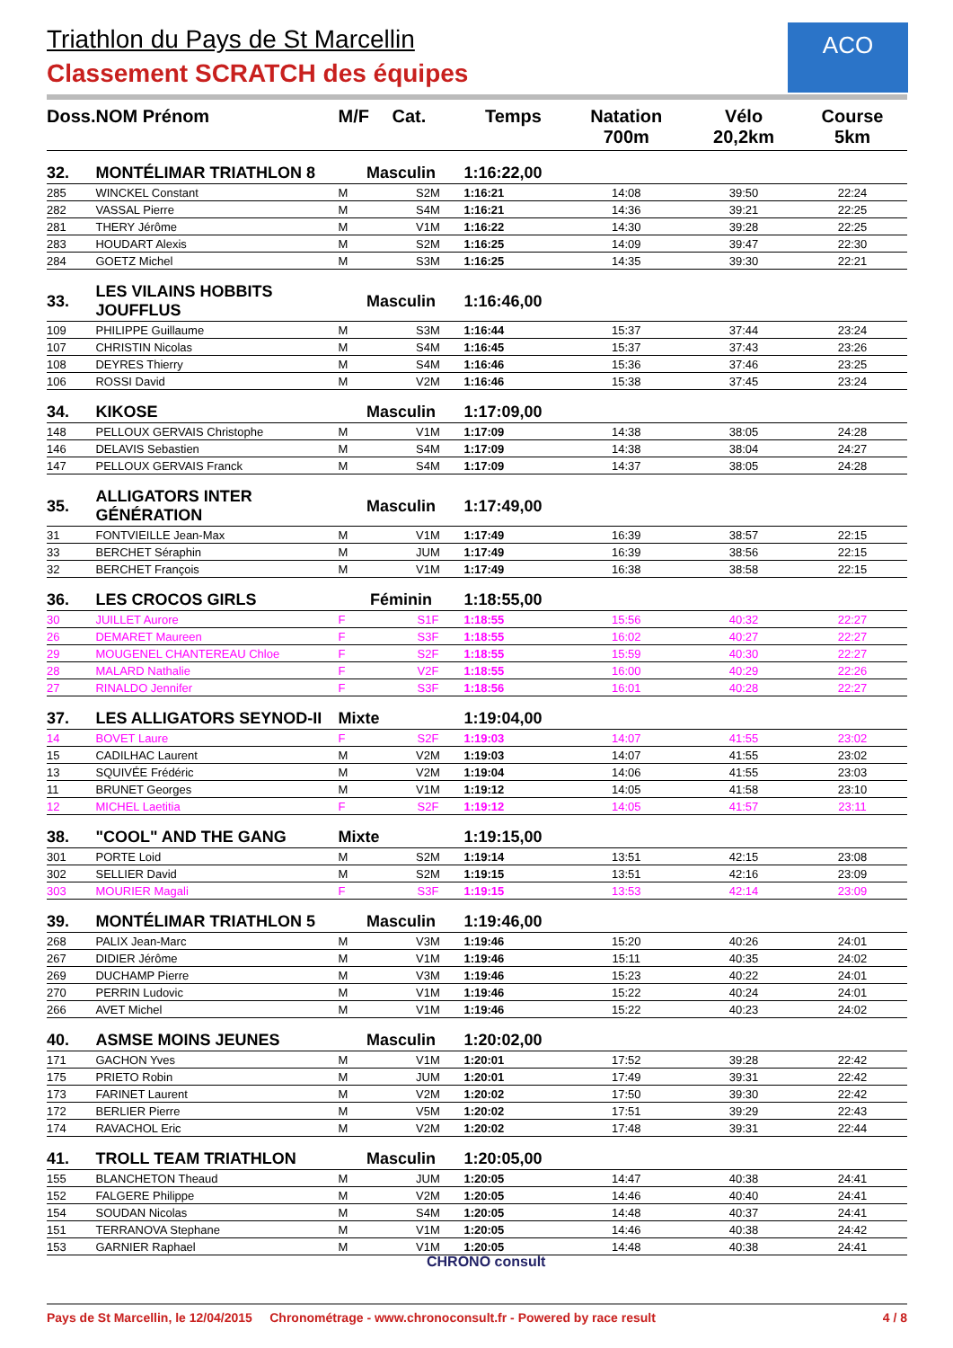Triathlon du Pays de St Marcellin
Classement SCRATCH des équipes
ACO
| Doss. | NOM Prénom | M/F | Cat. | Temps | Natation 700m | Vélo 20,2km | Course 5km |
| --- | --- | --- | --- | --- | --- | --- | --- |
| 32. | MONTÉLIMAR TRIATHLON 8 | Masculin | | 1:16:22,00 | | | |
| 285 | WINCKEL Constant | M | S2M | 1:16:21 | 14:08 | 39:50 | 22:24 |
| 282 | VASSAL Pierre | M | S4M | 1:16:21 | 14:36 | 39:21 | 22:25 |
| 281 | THERY Jérôme | M | V1M | 1:16:22 | 14:30 | 39:28 | 22:25 |
| 283 | HOUDART Alexis | M | S2M | 1:16:25 | 14:09 | 39:47 | 22:30 |
| 284 | GOETZ Michel | M | S3M | 1:16:25 | 14:35 | 39:30 | 22:21 |
| 33. | LES VILAINS HOBBITS JOUFFLUS | Masculin | | 1:16:46,00 | | | |
| 109 | PHILIPPE Guillaume | M | S3M | 1:16:44 | 15:37 | 37:44 | 23:24 |
| 107 | CHRISTIN Nicolas | M | S4M | 1:16:45 | 15:37 | 37:43 | 23:26 |
| 108 | DEYRES Thierry | M | S4M | 1:16:46 | 15:36 | 37:46 | 23:25 |
| 106 | ROSSI David | M | V2M | 1:16:46 | 15:38 | 37:45 | 23:24 |
| 34. | KIKOSE | Masculin | | 1:17:09,00 | | | |
| 148 | PELLOUX GERVAIS Christophe | M | V1M | 1:17:09 | 14:38 | 38:05 | 24:28 |
| 146 | DELAVIS Sebastien | M | S4M | 1:17:09 | 14:38 | 38:04 | 24:27 |
| 147 | PELLOUX GERVAIS Franck | M | S4M | 1:17:09 | 14:37 | 38:05 | 24:28 |
| 35. | ALLIGATORS INTER GÉNÉRATION | Masculin | | 1:17:49,00 | | | |
| 31 | FONTVIEILLE Jean-Max | M | V1M | 1:17:49 | 16:39 | 38:57 | 22:15 |
| 33 | BERCHET Séraphin | M | JUM | 1:17:49 | 16:39 | 38:56 | 22:15 |
| 32 | BERCHET François | M | V1M | 1:17:49 | 16:38 | 38:58 | 22:15 |
| 36. | LES CROCOS GIRLS | Féminin | | 1:18:55,00 | | | |
| 30 | JUILLET Aurore | F | S1F | 1:18:55 | 15:56 | 40:32 | 22:27 |
| 26 | DEMARET Maureen | F | S3F | 1:18:55 | 16:02 | 40:27 | 22:27 |
| 29 | MOUGENEL CHANTEREAU Chloe | F | S2F | 1:18:55 | 15:59 | 40:30 | 22:27 |
| 28 | MALARD Nathalie | F | V2F | 1:18:55 | 16:00 | 40:29 | 22:26 |
| 27 | RINALDO Jennifer | F | S3F | 1:18:56 | 16:01 | 40:28 | 22:27 |
| 37. | LES ALLIGATORS SEYNOD-II | Mixte | | 1:19:04,00 | | | |
| 14 | BOVET Laure | F | S2F | 1:19:03 | 14:07 | 41:55 | 23:02 |
| 15 | CADILHAC Laurent | M | V2M | 1:19:03 | 14:07 | 41:55 | 23:02 |
| 13 | SQUIVÉE Frédéric | M | V2M | 1:19:04 | 14:06 | 41:55 | 23:03 |
| 11 | BRUNET Georges | M | V1M | 1:19:12 | 14:05 | 41:58 | 23:10 |
| 12 | MICHEL Laetitia | F | S2F | 1:19:12 | 14:05 | 41:57 | 23:11 |
| 38. | "COOL" AND THE GANG | Mixte | | 1:19:15,00 | | | |
| 301 | PORTE Loid | M | S2M | 1:19:14 | 13:51 | 42:15 | 23:08 |
| 302 | SELLIER David | M | S2M | 1:19:15 | 13:51 | 42:16 | 23:09 |
| 303 | MOURIER Magali | F | S3F | 1:19:15 | 13:53 | 42:14 | 23:09 |
| 39. | MONTÉLIMAR TRIATHLON 5 | Masculin | | 1:19:46,00 | | | |
| 268 | PALIX Jean-Marc | M | V3M | 1:19:46 | 15:20 | 40:26 | 24:01 |
| 267 | DIDIER Jérôme | M | V1M | 1:19:46 | 15:11 | 40:35 | 24:02 |
| 269 | DUCHAMP Pierre | M | V3M | 1:19:46 | 15:23 | 40:22 | 24:01 |
| 270 | PERRIN Ludovic | M | V1M | 1:19:46 | 15:22 | 40:24 | 24:01 |
| 266 | AVET Michel | M | V1M | 1:19:46 | 15:22 | 40:23 | 24:02 |
| 40. | ASMSE MOINS JEUNES | Masculin | | 1:20:02,00 | | | |
| 171 | GACHON Yves | M | V1M | 1:20:01 | 17:52 | 39:28 | 22:42 |
| 175 | PRIETO Robin | M | JUM | 1:20:01 | 17:49 | 39:31 | 22:42 |
| 173 | FARINET Laurent | M | V2M | 1:20:02 | 17:50 | 39:30 | 22:42 |
| 172 | BERLIER Pierre | M | V5M | 1:20:02 | 17:51 | 39:29 | 22:43 |
| 174 | RAVACHOL Eric | M | V2M | 1:20:02 | 17:48 | 39:31 | 22:44 |
| 41. | TROLL TEAM TRIATHLON | Masculin | | 1:20:05,00 | | | |
| 155 | BLANCHETON Theaud | M | JUM | 1:20:05 | 14:47 | 40:38 | 24:41 |
| 152 | FALGERE Philippe | M | V2M | 1:20:05 | 14:46 | 40:40 | 24:41 |
| 154 | SOUDAN Nicolas | M | S4M | 1:20:05 | 14:48 | 40:37 | 24:41 |
| 151 | TERRANOVA Stephane | M | V1M | 1:20:05 | 14:46 | 40:38 | 24:42 |
| 153 | GARNIER Raphael | M | V1M | 1:20:05 | 14:48 | 40:38 | 24:41 |
CHRONO consult
Pays de St Marcellin, le 12/04/2015 Chronométrage - www.chronoconsult.fr - Powered by race result 4 / 8